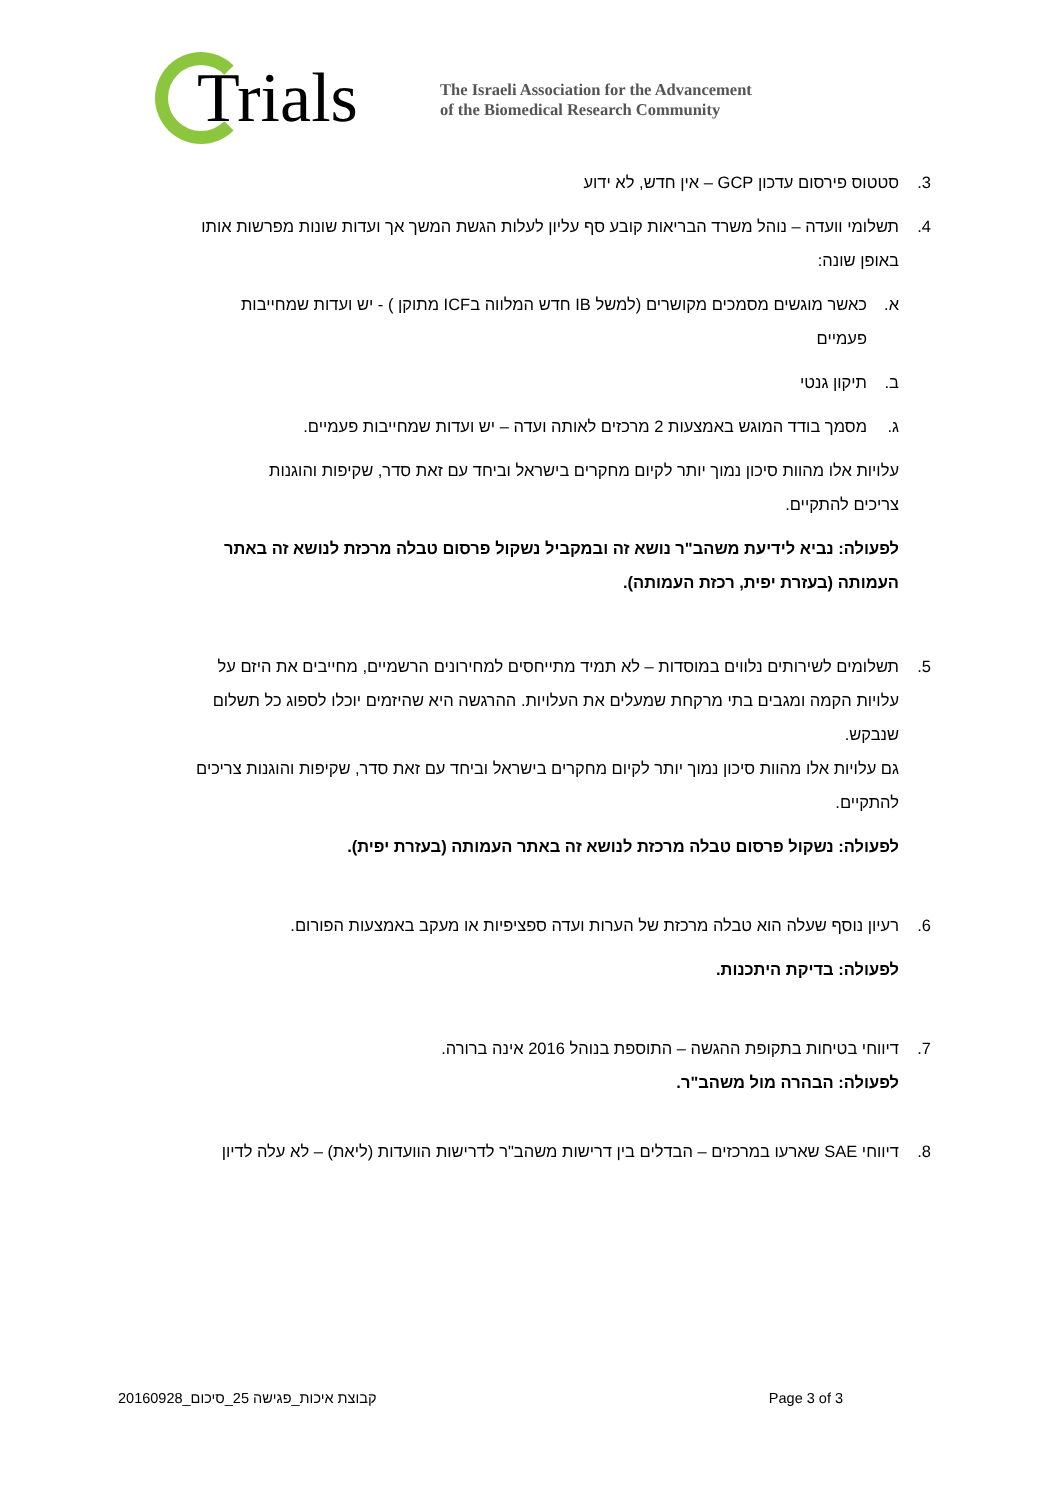Trials
The Israeli Association for the Advancement
of the Biomedical Research Community
3. סטטוס פירסום עדכון GCP – אין חדש, לא ידוע
4. תשלומי וועדה – נוהל משרד הבריאות קובע סף עליון לעלות הגשת המשך אך ועדות שונות מפרשות אותו
באופן שונה:
א. כאשר מוגשים מסמכים מקושרים (למשל IB חדש המלווה בICF מתוקן ) - יש ועדות שמחייבות
פעמיים
ב. תיקון גנטי
ג. מסמך בודד המוגש באמצעות 2 מרכזים לאותה ועדה – יש ועדות שמחייבות פעמיים.
עלויות אלו מהוות סיכון נמוך יותר לקיום מחקרים בישראל וביחד עם זאת סדר, שקיפות והוגנות
צריכים להתקיים.
לפעולה: נביא לידיעת משהב"ר נושא זה ובמקביל נשקול פרסום טבלה מרכזת לנושא זה באתר
העמותה (בעזרת יפית, רכזת העמותה).
5. תשלומים לשירותים נלווים במוסדות – לא תמיד מתייחסים למחירונים הרשמיים, מחייבים את היזם על
עלויות הקמה ומגבים בתי מרקחת שמעלים את העלויות. ההרגשה היא שהיזמים יוכלו לספוג כל תשלום
שנבקש.
גם עלויות אלו מהוות סיכון נמוך יותר לקיום מחקרים בישראל וביחד עם זאת סדר, שקיפות והוגנות צריכים
להתקיים.
לפעולה: נשקול פרסום טבלה מרכזת לנושא זה באתר העמותה (בעזרת יפית).
6. רעיון נוסף שעלה הוא טבלה מרכזת של הערות ועדה ספציפיות או מעקב באמצעות הפורום.
לפעולה: בדיקת היתכנות.
7. דיווחי בטיחות בתקופת ההגשה – התוספת בנוהל 2016 אינה ברורה.
לפעולה: הבהרה מול משהב"ר.
8. דיווחי SAE שארעו במרכזים – הבדלים בין דרישות משהב"ר לדרישות הוועדות (ליאת) – לא עלה לדיון
קבוצת איכות_פגישה 25_סיכום_20160928 Page 3 of 3